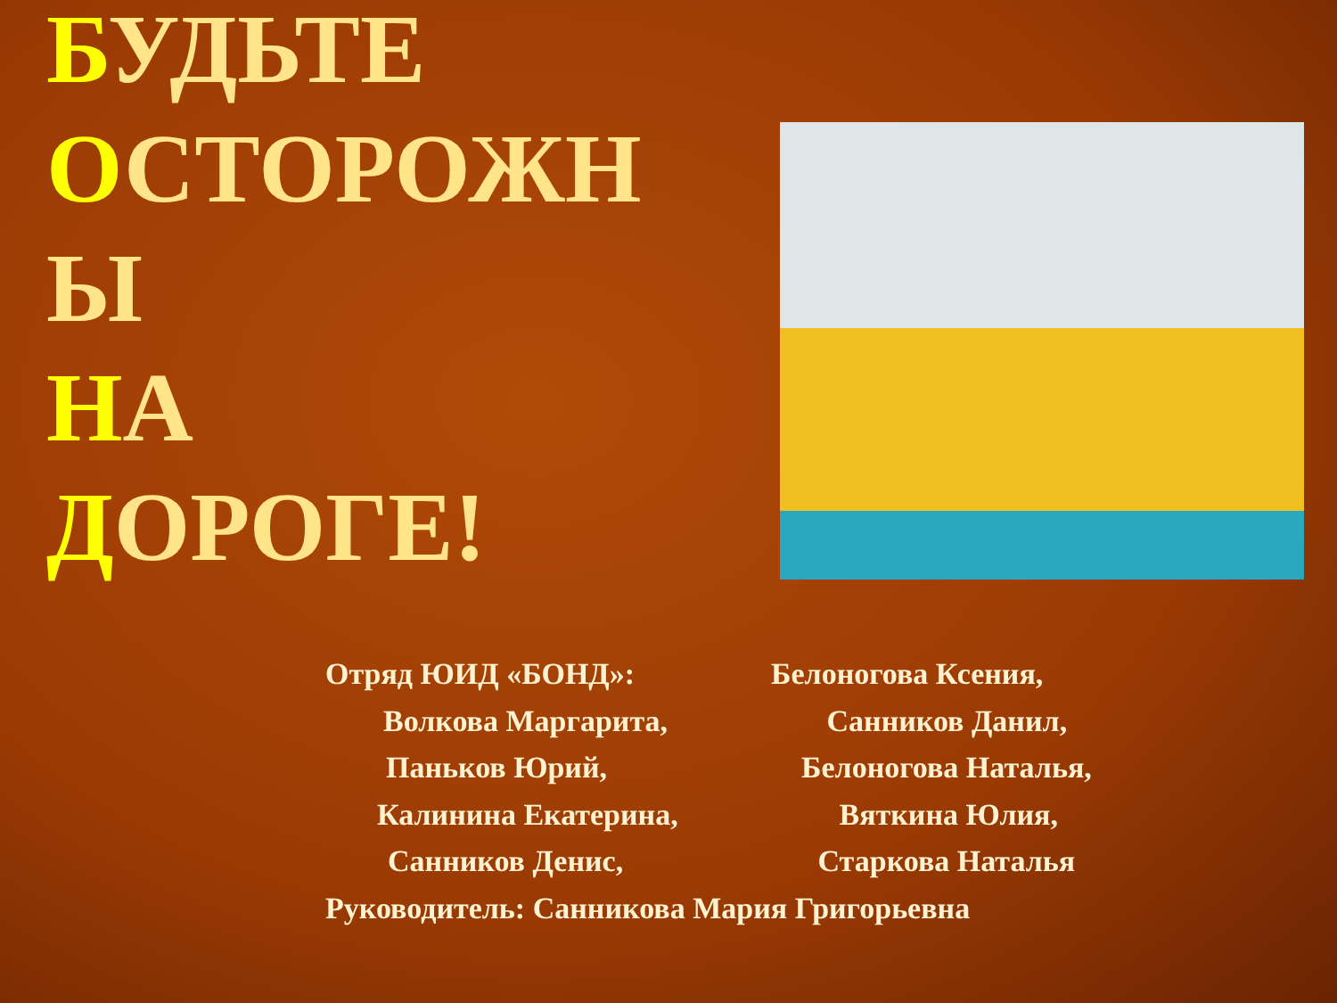БУДЬТЕ
ОСТОРОЖН
Ы
НА
ДОРОГЕ!
Отряд ЮИД «БОНД»: Белоногова Ксения,
Волкова Маргарита, Санников Данил,
Паньков Юрий, Белоногова Наталья,
Калинина Екатерина, Вяткина Юлия,
Санников Денис, Старкова Наталья
Руководитель: Санникова Мария Григорьевна